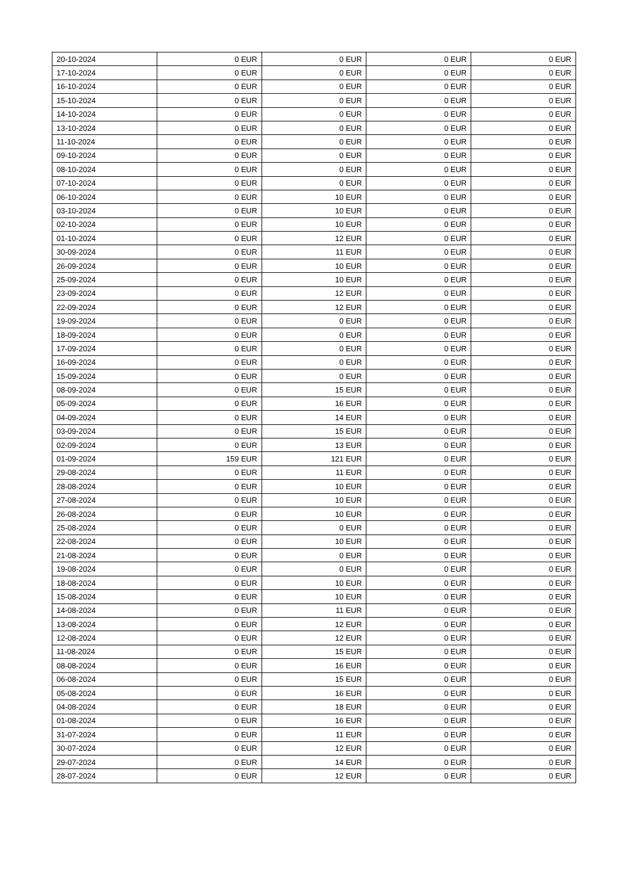| 20-10-2024 | 0 EUR | 0 EUR | 0 EUR | 0 EUR |
| 17-10-2024 | 0 EUR | 0 EUR | 0 EUR | 0 EUR |
| 16-10-2024 | 0 EUR | 0 EUR | 0 EUR | 0 EUR |
| 15-10-2024 | 0 EUR | 0 EUR | 0 EUR | 0 EUR |
| 14-10-2024 | 0 EUR | 0 EUR | 0 EUR | 0 EUR |
| 13-10-2024 | 0 EUR | 0 EUR | 0 EUR | 0 EUR |
| 11-10-2024 | 0 EUR | 0 EUR | 0 EUR | 0 EUR |
| 09-10-2024 | 0 EUR | 0 EUR | 0 EUR | 0 EUR |
| 08-10-2024 | 0 EUR | 0 EUR | 0 EUR | 0 EUR |
| 07-10-2024 | 0 EUR | 0 EUR | 0 EUR | 0 EUR |
| 06-10-2024 | 0 EUR | 10 EUR | 0 EUR | 0 EUR |
| 03-10-2024 | 0 EUR | 10 EUR | 0 EUR | 0 EUR |
| 02-10-2024 | 0 EUR | 10 EUR | 0 EUR | 0 EUR |
| 01-10-2024 | 0 EUR | 12 EUR | 0 EUR | 0 EUR |
| 30-09-2024 | 0 EUR | 11 EUR | 0 EUR | 0 EUR |
| 26-09-2024 | 0 EUR | 10 EUR | 0 EUR | 0 EUR |
| 25-09-2024 | 0 EUR | 10 EUR | 0 EUR | 0 EUR |
| 23-09-2024 | 0 EUR | 12 EUR | 0 EUR | 0 EUR |
| 22-09-2024 | 0 EUR | 12 EUR | 0 EUR | 0 EUR |
| 19-09-2024 | 0 EUR | 0 EUR | 0 EUR | 0 EUR |
| 18-09-2024 | 0 EUR | 0 EUR | 0 EUR | 0 EUR |
| 17-09-2024 | 0 EUR | 0 EUR | 0 EUR | 0 EUR |
| 16-09-2024 | 0 EUR | 0 EUR | 0 EUR | 0 EUR |
| 15-09-2024 | 0 EUR | 0 EUR | 0 EUR | 0 EUR |
| 08-09-2024 | 0 EUR | 15 EUR | 0 EUR | 0 EUR |
| 05-09-2024 | 0 EUR | 16 EUR | 0 EUR | 0 EUR |
| 04-09-2024 | 0 EUR | 14 EUR | 0 EUR | 0 EUR |
| 03-09-2024 | 0 EUR | 15 EUR | 0 EUR | 0 EUR |
| 02-09-2024 | 0 EUR | 13 EUR | 0 EUR | 0 EUR |
| 01-09-2024 | 159 EUR | 121 EUR | 0 EUR | 0 EUR |
| 29-08-2024 | 0 EUR | 11 EUR | 0 EUR | 0 EUR |
| 28-08-2024 | 0 EUR | 10 EUR | 0 EUR | 0 EUR |
| 27-08-2024 | 0 EUR | 10 EUR | 0 EUR | 0 EUR |
| 26-08-2024 | 0 EUR | 10 EUR | 0 EUR | 0 EUR |
| 25-08-2024 | 0 EUR | 0 EUR | 0 EUR | 0 EUR |
| 22-08-2024 | 0 EUR | 10 EUR | 0 EUR | 0 EUR |
| 21-08-2024 | 0 EUR | 0 EUR | 0 EUR | 0 EUR |
| 19-08-2024 | 0 EUR | 0 EUR | 0 EUR | 0 EUR |
| 18-08-2024 | 0 EUR | 10 EUR | 0 EUR | 0 EUR |
| 15-08-2024 | 0 EUR | 10 EUR | 0 EUR | 0 EUR |
| 14-08-2024 | 0 EUR | 11 EUR | 0 EUR | 0 EUR |
| 13-08-2024 | 0 EUR | 12 EUR | 0 EUR | 0 EUR |
| 12-08-2024 | 0 EUR | 12 EUR | 0 EUR | 0 EUR |
| 11-08-2024 | 0 EUR | 15 EUR | 0 EUR | 0 EUR |
| 08-08-2024 | 0 EUR | 16 EUR | 0 EUR | 0 EUR |
| 06-08-2024 | 0 EUR | 15 EUR | 0 EUR | 0 EUR |
| 05-08-2024 | 0 EUR | 16 EUR | 0 EUR | 0 EUR |
| 04-08-2024 | 0 EUR | 18 EUR | 0 EUR | 0 EUR |
| 01-08-2024 | 0 EUR | 16 EUR | 0 EUR | 0 EUR |
| 31-07-2024 | 0 EUR | 11 EUR | 0 EUR | 0 EUR |
| 30-07-2024 | 0 EUR | 12 EUR | 0 EUR | 0 EUR |
| 29-07-2024 | 0 EUR | 14 EUR | 0 EUR | 0 EUR |
| 28-07-2024 | 0 EUR | 12 EUR | 0 EUR | 0 EUR |